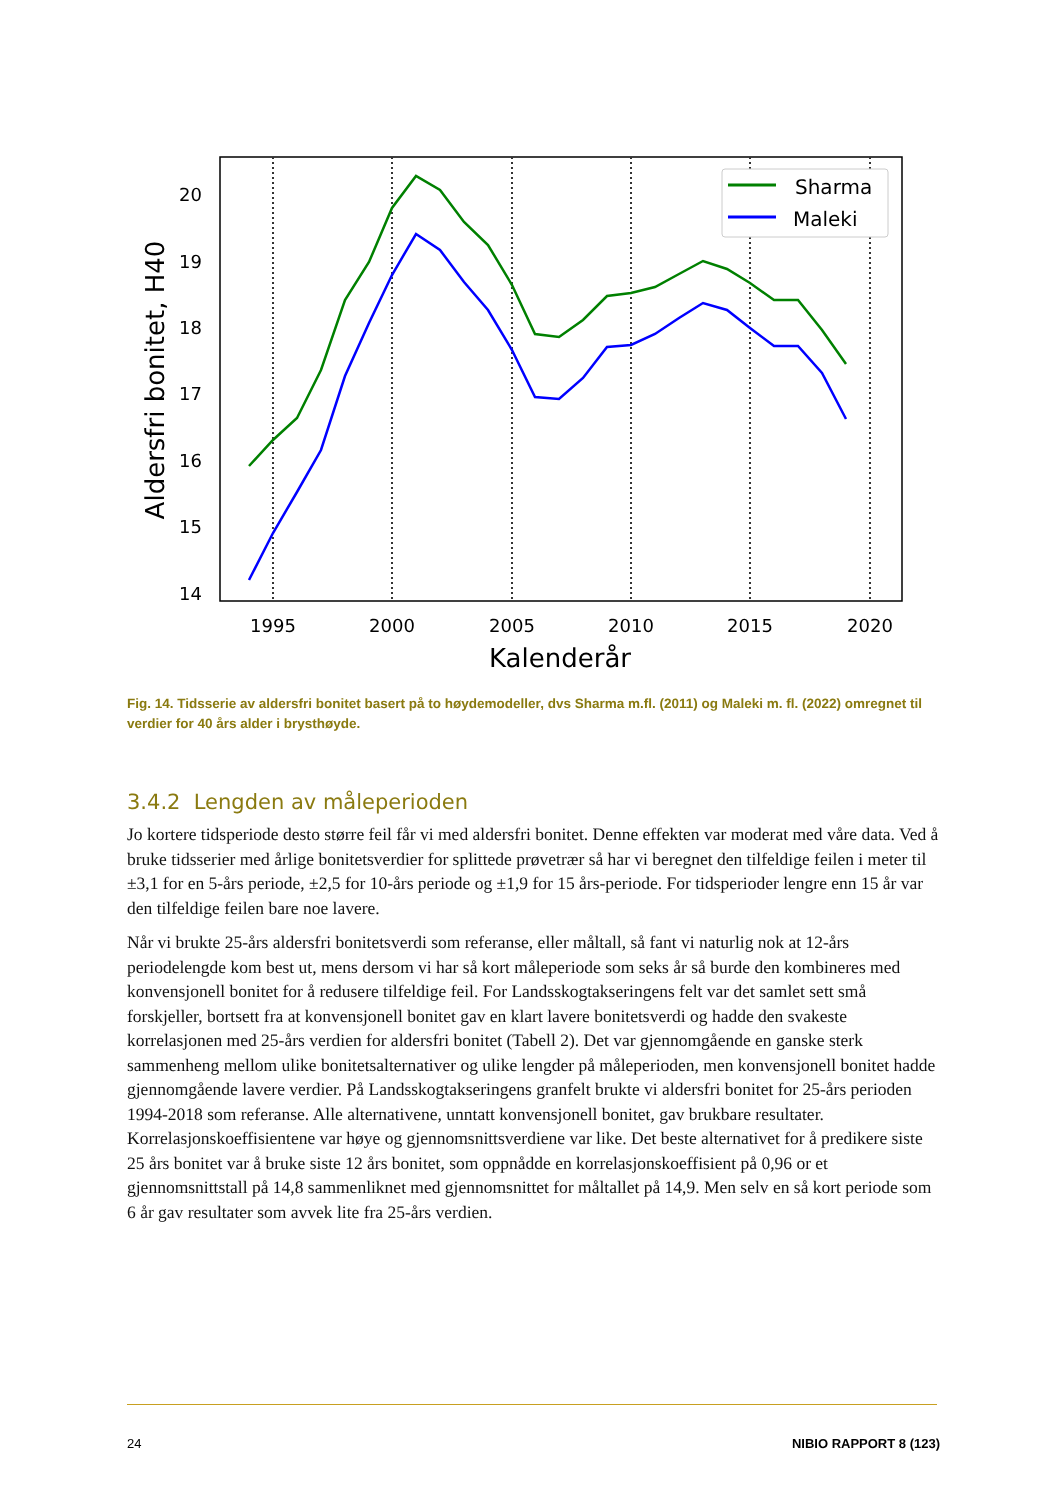20
19
18
17
16
15
14
1995
2000
2005
2010
2015
2020
Kalenderår
Aldersfri bonitet, H40
Sharma
Maleki
Fig. 14. Tidsserie av aldersfri bonitet basert på to høydemodeller, dvs Sharma m.fl. (2011) og Maleki m. fl. (2022) omregnet til verdier for 40 års alder i brysthøyde.
3.4.2 Lengden av måleperioden
Jo kortere tidsperiode desto større feil får vi med aldersfri bonitet. Denne effekten var moderat med våre data. Ved å bruke tidsserier med årlige bonitetsverdier for splittede prøvetrær så har vi beregnet den tilfeldige feilen i meter til ±3,1 for en 5-års periode, ±2,5 for 10-års periode og ±1,9 for 15 års-periode. For tidsperioder lengre enn 15 år var den tilfeldige feilen bare noe lavere.
Når vi brukte 25-års aldersfri bonitetsverdi som referanse, eller måltall, så fant vi naturlig nok at 12-års periodelengde kom best ut, mens dersom vi har så kort måleperiode som seks år så burde den kombineres med konvensjonell bonitet for å redusere tilfeldige feil. For Landsskogtakseringens felt var det samlet sett små forskjeller, bortsett fra at konvensjonell bonitet gav en klart lavere bonitetsverdi og hadde den svakeste korrelasjonen med 25-års verdien for aldersfri bonitet (Tabell 2). Det var gjennomgående en ganske sterk sammenheng mellom ulike bonitetsalternativer og ulike lengder på måleperioden, men konvensjonell bonitet hadde gjennomgående lavere verdier. På Landsskogtakseringens granfelt brukte vi aldersfri bonitet for 25-års perioden 1994-2018 som referanse. Alle alternativene, unntatt konvensjonell bonitet, gav brukbare resultater. Korrelasjonskoeffisientene var høye og gjennomsnittsverdiene var like. Det beste alternativet for å predikere siste 25 års bonitet var å bruke siste 12 års bonitet, som oppnådde en korrelasjonskoeffisient på 0,96 or et gjennomsnittstall på 14,8 sammenliknet med gjennomsnittet for måltallet på 14,9. Men selv en så kort periode som 6 år gav resultater som avvek lite fra 25-års verdien.
24 NIBIO RAPPORT 8 (123)